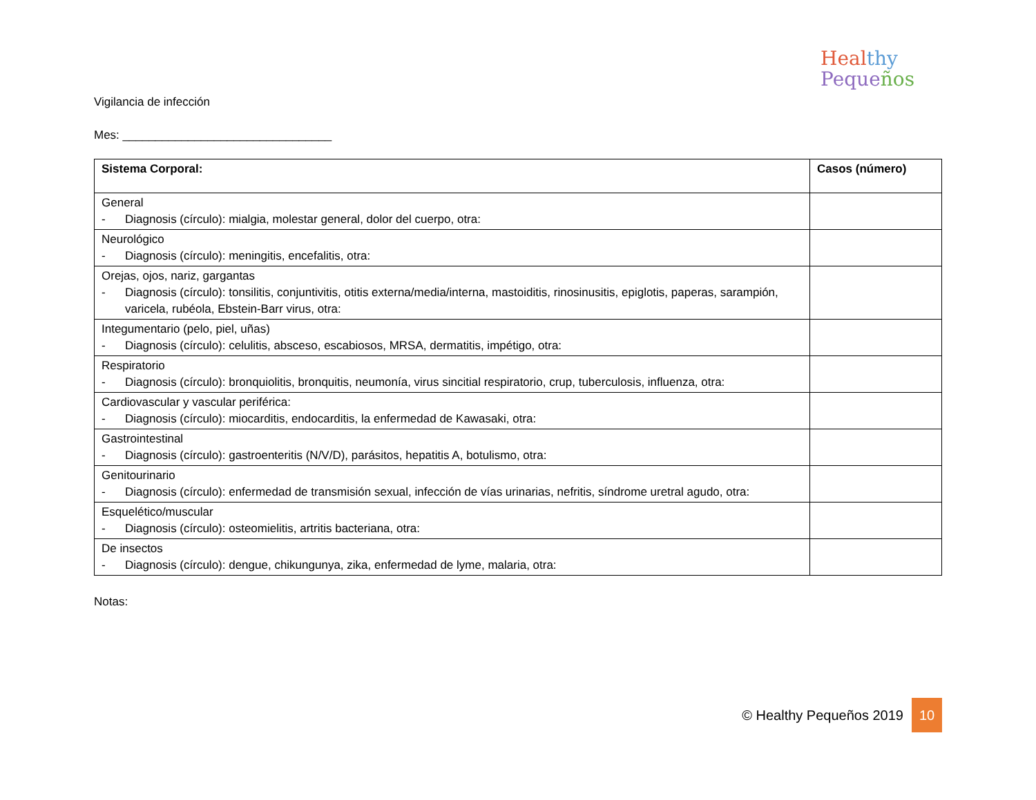Vigilancia de infección
Heal thy
Peque ños
Mes: ________________________________
| Sistema Corporal: | Casos (número) |
| --- | --- |
| General - Diagnosis (círculo): mialgia, molestar general, dolor del cuerpo, otra: | |
| Neurológico - Diagnosis (círculo): meningitis, encefalitis, otra: | |
| Orejas, ojos, nariz, gargantas - Diagnosis (círculo): tonsilitis, conjuntivitis, otitis externa/media/interna, mastoiditis, rinosinusitis, epiglotis, paperas, sarampión, varicela, rubéola, Ebstein-Barr virus, otra: | |
| Integumentario (pelo, piel, uñas) - Diagnosis (círculo): celulitis, absceso, escabiosos, MRSA, dermatitis, impétigo, otra: | |
| Respiratorio - Diagnosis (círculo): bronquiolitis, bronquitis, neumonía, virus sincitial respiratorio, crup, tuberculosis, influenza, otra: | |
| Cardiovascular y vascular periférica: - Diagnosis (círculo): miocarditis, endocarditis, la enfermedad de Kawasaki, otra: | |
| Gastrointestinal - Diagnosis (círculo): gastroenteritis (N/V/D), parásitos, hepatitis A, botulismo, otra: | |
| Genitourinario - Diagnosis (círculo): enfermedad de transmisión sexual, infección de vías urinarias, nefritis, síndrome uretral agudo, otra: | |
| Esquelético/muscular - Diagnosis (círculo): osteomielitis, artritis bacteriana, otra: | |
| De insectos - Diagnosis (círculo): dengue, chikungunya, zika, enfermedad de lyme, malaria, otra: | |
Notas:
© Healthy Pequeños 2019 10